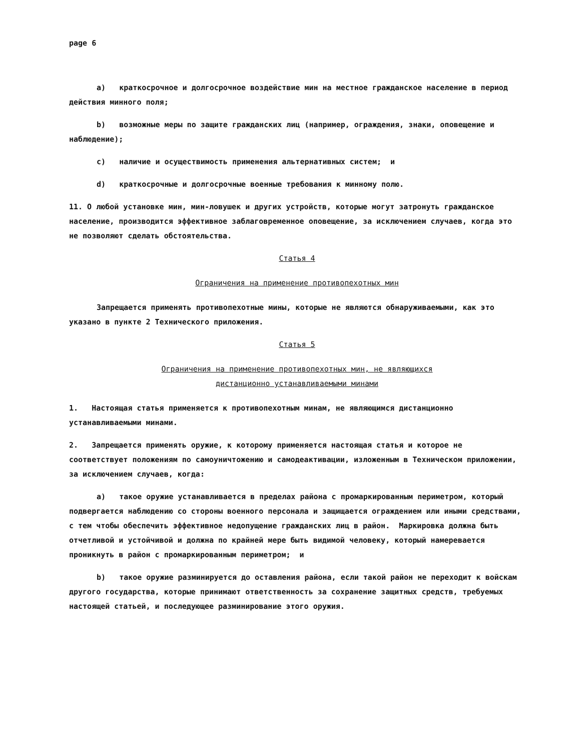page 6
a) краткосрочное и долгосрочное воздействие мин на местное гражданское население в период действия минного поля;
b) возможные меры по защите гражданских лиц (например, ограждения, знаки, оповещение и наблюдение);
c) наличие и осуществимость применения альтернативных систем; и
d) краткосрочные и долгосрочные военные требования к минному полю.
11. О любой установке мин, мин-ловушек и других устройств, которые могут затронуть гражданское население, производится эффективное заблаговременное оповещение, за исключением случаев, когда это не позволяют сделать обстоятельства.
Статья 4
Ограничения на применение противопехотных мин
Запрещается применять противопехотные мины, которые не являются обнаруживаемыми, как это указано в пункте 2 Технического приложения.
Статья 5
Ограничения на применение противопехотных мин, не являющихся
дистанционно устанавливаемыми минами
1. Настоящая статья применяется к противопехотным минам, не являющимся дистанционно устанавливаемыми минами.
2. Запрещается применять оружие, к которому применяется настоящая статья и которое не соответствует положениям по самоуничтожению и самодеактивации, изложенным в Техническом приложении, за исключением случаев, когда:
a) такое оружие устанавливается в пределах района с промаркированным периметром, который подвергается наблюдению со стороны военного персонала и защищается ограждением или иными средствами, с тем чтобы обеспечить эффективное недопущение гражданских лиц в район. Маркировка должна быть отчетливой и устойчивой и должна по крайней мере быть видимой человеку, который намеревается проникнуть в район с промаркированным периметром; и
b) такое оружие разминируется до оставления района, если такой район не переходит к войскам другого государства, которые принимают ответственность за сохранение защитных средств, требуемых настоящей статьей, и последующее разминирование этого оружия.